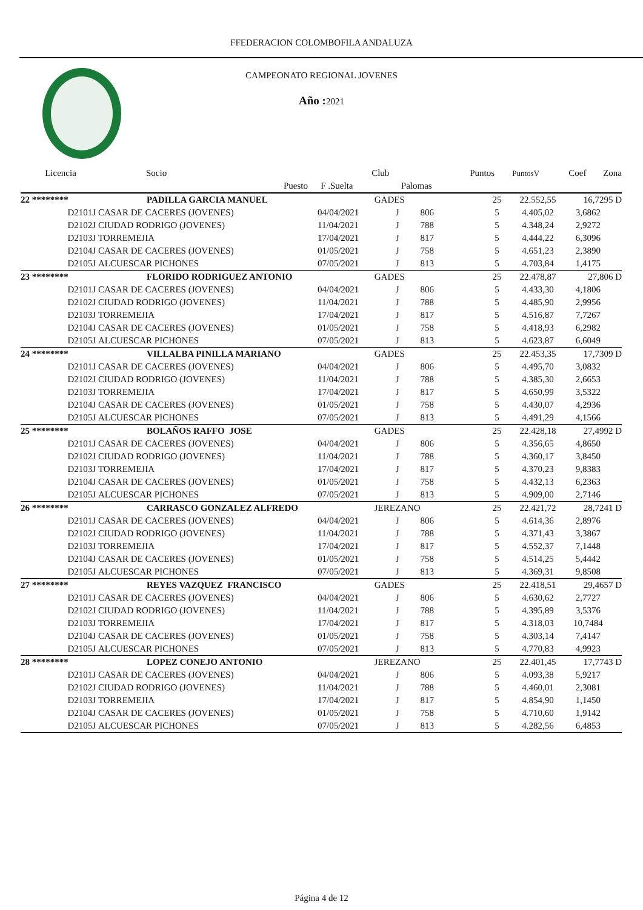FFEDERACION COLOMBOFILA ANDALUZA
CAMPEONATO REGIONAL JOVENES
Año : 2021
| Licencia | Socio | | Club | | Puntos | PuntosV | Coef | Zona |
| --- | --- | --- | --- | --- | --- | --- | --- | --- |
| | Puesto | F .Suelta | | Palomas | | | | |
| 22 ******** | PADILLA GARCIA MANUEL | | GADES | | 25 | 22.552,55 | 16,7295 | D |
| D2101J | CASAR DE CACERES (JOVENES) | 04/04/2021 | J | 806 | 5 | 4.405,02 | 3,6862 | |
| D2102J | CIUDAD RODRIGO (JOVENES) | 11/04/2021 | J | 788 | 5 | 4.348,24 | 2,9272 | |
| D2103J | TORREMEJIA | 17/04/2021 | J | 817 | 5 | 4.444,22 | 6,3096 | |
| D2104J | CASAR DE CACERES (JOVENES) | 01/05/2021 | J | 758 | 5 | 4.651,23 | 2,3890 | |
| D2105J | ALCUESCAR PICHONES | 07/05/2021 | J | 813 | 5 | 4.703,84 | 1,4175 | |
| 23 ******** | FLORIDO RODRIGUEZ ANTONIO | | GADES | | 25 | 22.478,87 | 27,806 | D |
| D2101J | CASAR DE CACERES (JOVENES) | 04/04/2021 | J | 806 | 5 | 4.433,30 | 4,1806 | |
| D2102J | CIUDAD RODRIGO (JOVENES) | 11/04/2021 | J | 788 | 5 | 4.485,90 | 2,9956 | |
| D2103J | TORREMEJIA | 17/04/2021 | J | 817 | 5 | 4.516,87 | 7,7267 | |
| D2104J | CASAR DE CACERES (JOVENES) | 01/05/2021 | J | 758 | 5 | 4.418,93 | 6,2982 | |
| D2105J | ALCUESCAR PICHONES | 07/05/2021 | J | 813 | 5 | 4.623,87 | 6,6049 | |
| 24 ******** | VILLALBA PINILLA MARIANO | | GADES | | 25 | 22.453,35 | 17,7309 | D |
| D2101J | CASAR DE CACERES (JOVENES) | 04/04/2021 | J | 806 | 5 | 4.495,70 | 3,0832 | |
| D2102J | CIUDAD RODRIGO (JOVENES) | 11/04/2021 | J | 788 | 5 | 4.385,30 | 2,6653 | |
| D2103J | TORREMEJIA | 17/04/2021 | J | 817 | 5 | 4.650,99 | 3,5322 | |
| D2104J | CASAR DE CACERES (JOVENES) | 01/05/2021 | J | 758 | 5 | 4.430,07 | 4,2936 | |
| D2105J | ALCUESCAR PICHONES | 07/05/2021 | J | 813 | 5 | 4.491,29 | 4,1566 | |
| 25 ******** | BOLAÑOS RAFFO JOSE | | GADES | | 25 | 22.428,18 | 27,4992 | D |
| D2101J | CASAR DE CACERES (JOVENES) | 04/04/2021 | J | 806 | 5 | 4.356,65 | 4,8650 | |
| D2102J | CIUDAD RODRIGO (JOVENES) | 11/04/2021 | J | 788 | 5 | 4.360,17 | 3,8450 | |
| D2103J | TORREMEJIA | 17/04/2021 | J | 817 | 5 | 4.370,23 | 9,8383 | |
| D2104J | CASAR DE CACERES (JOVENES) | 01/05/2021 | J | 758 | 5 | 4.432,13 | 6,2363 | |
| D2105J | ALCUESCAR PICHONES | 07/05/2021 | J | 813 | 5 | 4.909,00 | 2,7146 | |
| 26 ******** | CARRASCO GONZALEZ ALFREDO | | JEREZANO | | 25 | 22.421,72 | 28,7241 | D |
| D2101J | CASAR DE CACERES (JOVENES) | 04/04/2021 | J | 806 | 5 | 4.614,36 | 2,8976 | |
| D2102J | CIUDAD RODRIGO (JOVENES) | 11/04/2021 | J | 788 | 5 | 4.371,43 | 3,3867 | |
| D2103J | TORREMEJIA | 17/04/2021 | J | 817 | 5 | 4.552,37 | 7,1448 | |
| D2104J | CASAR DE CACERES (JOVENES) | 01/05/2021 | J | 758 | 5 | 4.514,25 | 5,4442 | |
| D2105J | ALCUESCAR PICHONES | 07/05/2021 | J | 813 | 5 | 4.369,31 | 9,8508 | |
| 27 ******** | REYES VAZQUEZ FRANCISCO | | GADES | | 25 | 22.418,51 | 29,4657 | D |
| D2101J | CASAR DE CACERES (JOVENES) | 04/04/2021 | J | 806 | 5 | 4.630,62 | 2,7727 | |
| D2102J | CIUDAD RODRIGO (JOVENES) | 11/04/2021 | J | 788 | 5 | 4.395,89 | 3,5376 | |
| D2103J | TORREMEJIA | 17/04/2021 | J | 817 | 5 | 4.318,03 | 10,7484 | |
| D2104J | CASAR DE CACERES (JOVENES) | 01/05/2021 | J | 758 | 5 | 4.303,14 | 7,4147 | |
| D2105J | ALCUESCAR PICHONES | 07/05/2021 | J | 813 | 5 | 4.770,83 | 4,9923 | |
| 28 ******** | LOPEZ CONEJO ANTONIO | | JEREZANO | | 25 | 22.401,45 | 17,7743 | D |
| D2101J | CASAR DE CACERES (JOVENES) | 04/04/2021 | J | 806 | 5 | 4.093,38 | 5,9217 | |
| D2102J | CIUDAD RODRIGO (JOVENES) | 11/04/2021 | J | 788 | 5 | 4.460,01 | 2,3081 | |
| D2103J | TORREMEJIA | 17/04/2021 | J | 817 | 5 | 4.854,90 | 1,1450 | |
| D2104J | CASAR DE CACERES (JOVENES) | 01/05/2021 | J | 758 | 5 | 4.710,60 | 1,9142 | |
| D2105J | ALCUESCAR PICHONES | 07/05/2021 | J | 813 | 5 | 4.282,56 | 6,4853 | |
Página 4 de 12